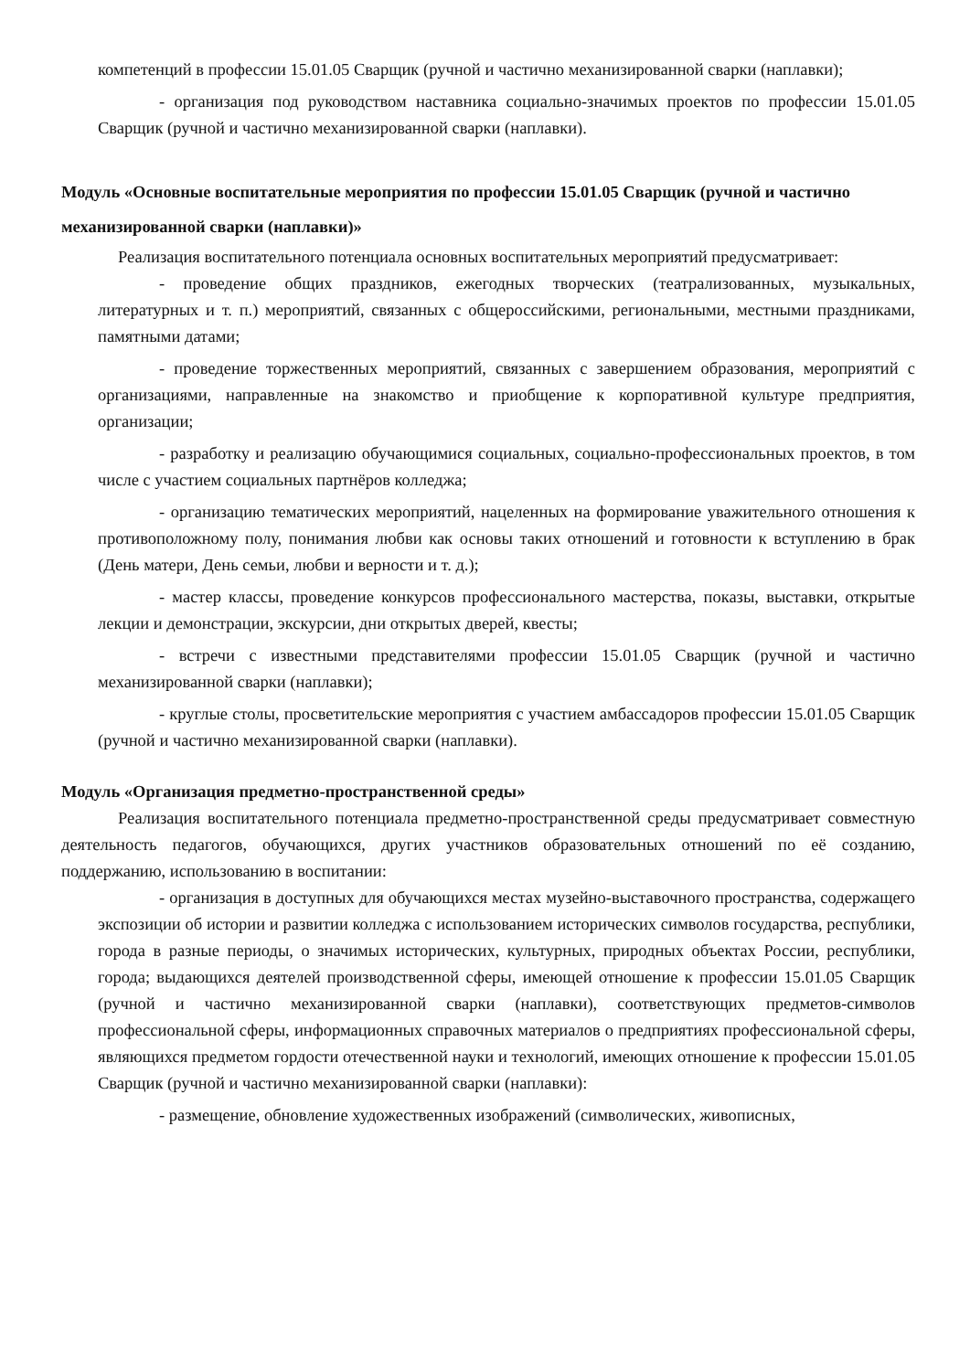компетенций в профессии 15.01.05 Сварщик (ручной и частично механизированной сварки (наплавки);
- организация под руководством наставника социально-значимых проектов по профессии 15.01.05 Сварщик (ручной и частично механизированной сварки (наплавки).
Модуль «Основные воспитательные мероприятия по профессии 15.01.05 Сварщик (ручной и частично механизированной сварки (наплавки)»
Реализация воспитательного потенциала основных воспитательных мероприятий предусматривает:
- проведение общих праздников, ежегодных творческих (театрализованных, музыкальных, литературных и т. п.) мероприятий, связанных с общероссийскими, региональными, местными праздниками, памятными датами;
- проведение торжественных мероприятий, связанных с завершением образования, мероприятий с организациями, направленные на знакомство и приобщение к корпоративной культуре предприятия, организации;
- разработку и реализацию обучающимися социальных, социально-профессиональных проектов, в том числе с участием социальных партнёров колледжа;
- организацию тематических мероприятий, нацеленных на формирование уважительного отношения к противоположному полу, понимания любви как основы таких отношений и готовности к вступлению в брак (День матери, День семьи, любви и верности и т. д.);
- мастер классы, проведение конкурсов профессионального мастерства, показы, выставки, открытые лекции и демонстрации, экскурсии, дни открытых дверей, квесты;
- встречи с известными представителями профессии 15.01.05 Сварщик (ручной и частично механизированной сварки (наплавки);
- круглые столы, просветительские мероприятия с участием амбассадоров профессии 15.01.05 Сварщик (ручной и частично механизированной сварки (наплавки).
Модуль «Организация предметно-пространственной среды»
Реализация воспитательного потенциала предметно-пространственной среды предусматривает совместную деятельность педагогов, обучающихся, других участников образовательных отношений по её созданию, поддержанию, использованию в воспитании:
- организация в доступных для обучающихся местах музейно-выставочного пространства, содержащего экспозиции об истории и развитии колледжа с использованием исторических символов государства, республики, города в разные периоды, о значимых исторических, культурных, природных объектах России, республики, города; выдающихся деятелей производственной сферы, имеющей отношение к профессии 15.01.05 Сварщик (ручной и частично механизированной сварки (наплавки), соответствующих предметов-символов профессиональной сферы, информационных справочных материалов о предприятиях профессиональной сферы, являющихся предметом гордости отечественной науки и технологий, имеющих отношение к профессии 15.01.05 Сварщик (ручной и частично механизированной сварки (наплавки):
- размещение, обновление художественных изображений (символических, живописных,